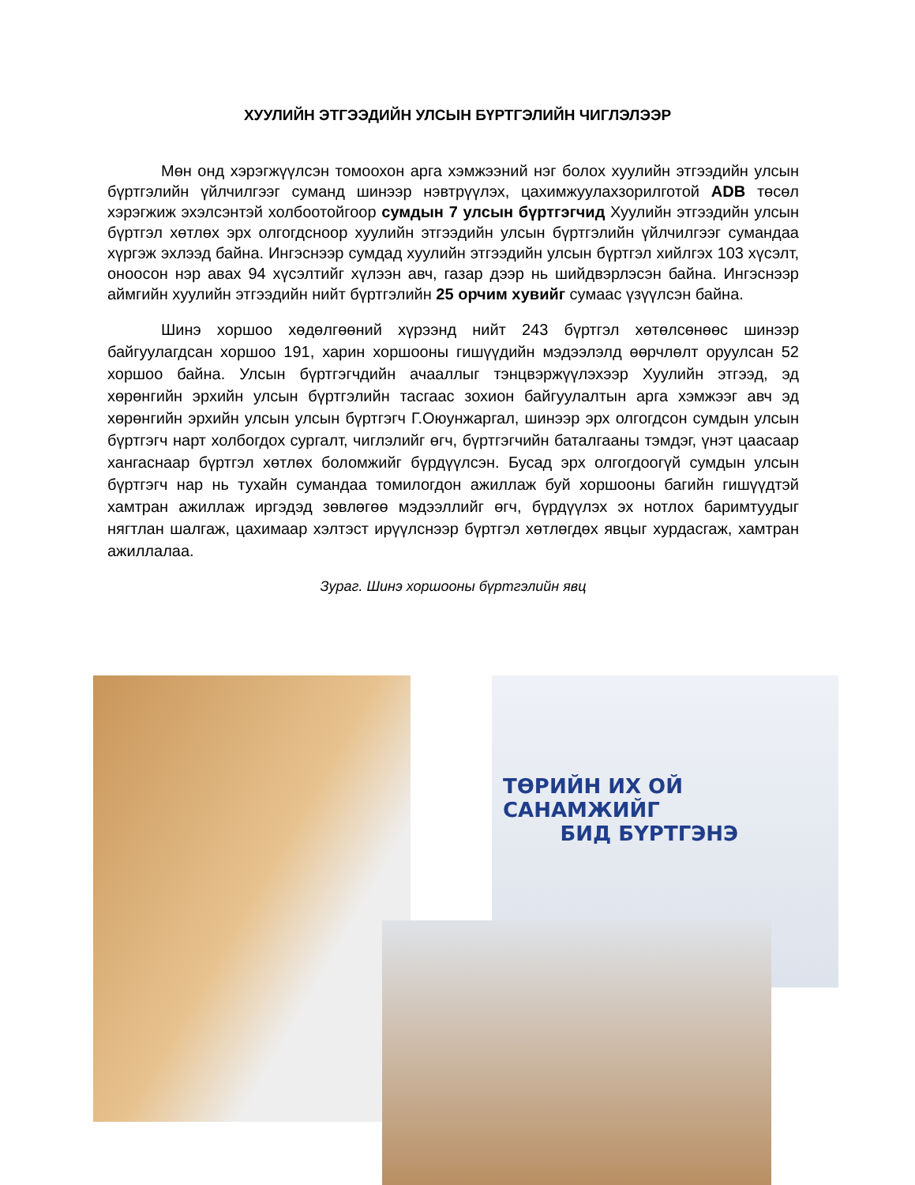ХУУЛИЙН ЭТГЭЭДИЙН УЛСЫН БҮРТГЭЛИЙН ЧИГЛЭЛЭЭР
Мөн онд хэрэгжүүлсэн томоохон арга хэмжээний нэг болох хуулийн этгээдийн улсын бүртгэлийн үйлчилгээг суманд шинээр нэвтрүүлэх, цахимжуулахзорилготой ADB төсөл хэрэгжиж эхэлсэнтэй холбоотойгоор сумдын 7 улсын бүртгэгчид Хуулийн этгээдийн улсын бүртгэл хөтлөх эрх олгогдсноор хуулийн этгээдийн улсын бүртгэлийн үйлчилгээг сумандаа хүргэж эхлээд байна. Ингэснээр сумдад хуулийн этгээдийн улсын бүртгэл хийлгэх 103 хүсэлт, оноосон нэр авах 94 хүсэлтийг хүлээн авч, газар дээр нь шийдвэрлэсэн байна. Ингэснээр аймгийн хуулийн этгээдийн нийт бүртгэлийн 25 орчим хувийг сумаас үзүүлсэн байна.
Шинэ хоршоо хөдөлгөөний хүрээнд нийт 243 бүртгэл хөтөлсөнөөс шинээр байгуулагдсан хоршоо 191, харин хоршооны гишүүдийн мэдээлэлд өөрчлөлт оруулсан 52 хоршоо байна. Улсын бүртгэгчдийн ачааллыг тэнцвэржүүлэхээр Хуулийн этгээд, эд хөрөнгийн эрхийн улсын бүртгэлийн тасгаас зохион байгуулалтын арга хэмжээг авч эд хөрөнгийн эрхийн улсын улсын бүртгэгч Г.Оюунжаргал, шинээр эрх олгогдсон сумдын улсын бүртгэгч нарт холбогдох сургалт, чиглэлийг өгч, бүртгэгчийн баталгааны тэмдэг, үнэт цаасаар хангаснаар бүртгэл хөтлөх боломжийг бүрдүүлсэн. Бусад эрх олгогдоогүй сумдын улсын бүртгэгч нар нь тухайн сумандаа томилогдон ажиллаж буй хоршооны багийн гишүүдтэй хамтран ажиллаж иргэдэд зөвлөгөө мэдээллийг өгч, бүрдүүлэх эх нотлох баримтуудыг нягтлан шалгаж, цахимаар хэлтэст ирүүлснээр бүртгэл хөтлөгдөх явцыг хурдасгаж, хамтран ажиллалаа.
Зураг. Шинэ хоршооны бүртгэлийн явц
ТӨРИЙН ИХ ОЙ САНАМЖИЙГ
БИД БҮРТГЭНЭ